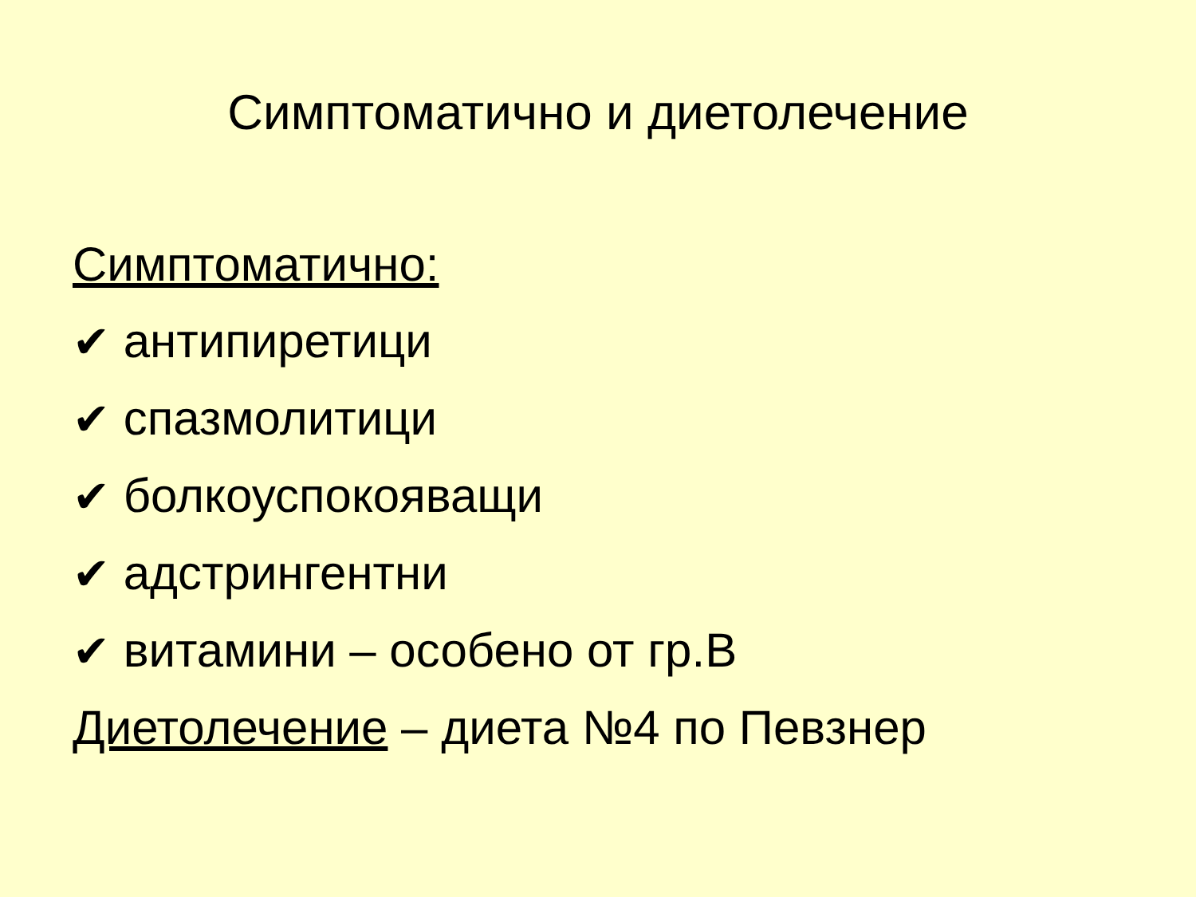Симптоматично и диетолечение
Симптоматично:
✔ антипиретици
✔ спазмолитици
✔ болкоуспокояващи
✔ адстрингентни
✔ витамини – особено от гр.В
Диетолечение – диета №4 по Певзнер